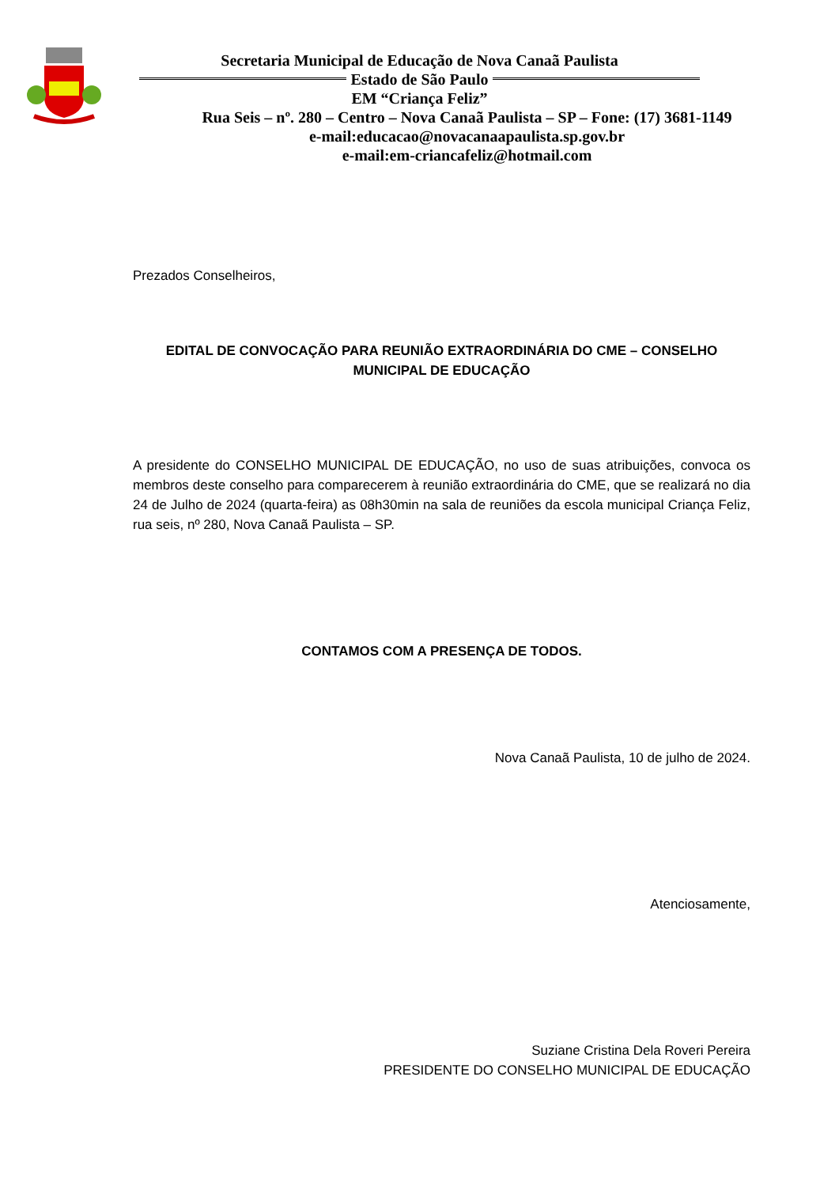Secretaria Municipal de Educação de Nova Canaã Paulista
Estado de São Paulo
EM “Criança Feliz”
Rua Seis – nº. 280 – Centro – Nova Canaã Paulista – SP – Fone: (17) 3681-1149
e-mail:educacao@novacanaapaulista.sp.gov.br
e-mail:em-criancafeliz@hotmail.com
Prezados Conselheiros,
EDITAL DE CONVOCAÇÃO PARA REUNIÃO EXTRAORDINÁRIA DO CME – CONSELHO MUNICIPAL DE EDUCAÇÃO
A presidente do CONSELHO MUNICIPAL DE EDUCAÇÃO, no uso de suas atribuições, convoca os membros deste conselho para comparecerem à reunião extraordinária do CME, que se realizará no dia 24 de Julho de 2024 (quarta-feira) as 08h30min na sala de reuniões da escola municipal Criança Feliz, rua seis, nº 280, Nova Canaã Paulista – SP.
CONTAMOS COM A PRESENÇA DE TODOS.
Nova Canaã Paulista, 10 de julho de 2024.
Atenciosamente,
Suziane Cristina Dela Roveri Pereira
PRESIDENTE DO CONSELHO MUNICIPAL DE EDUCAÇÃO